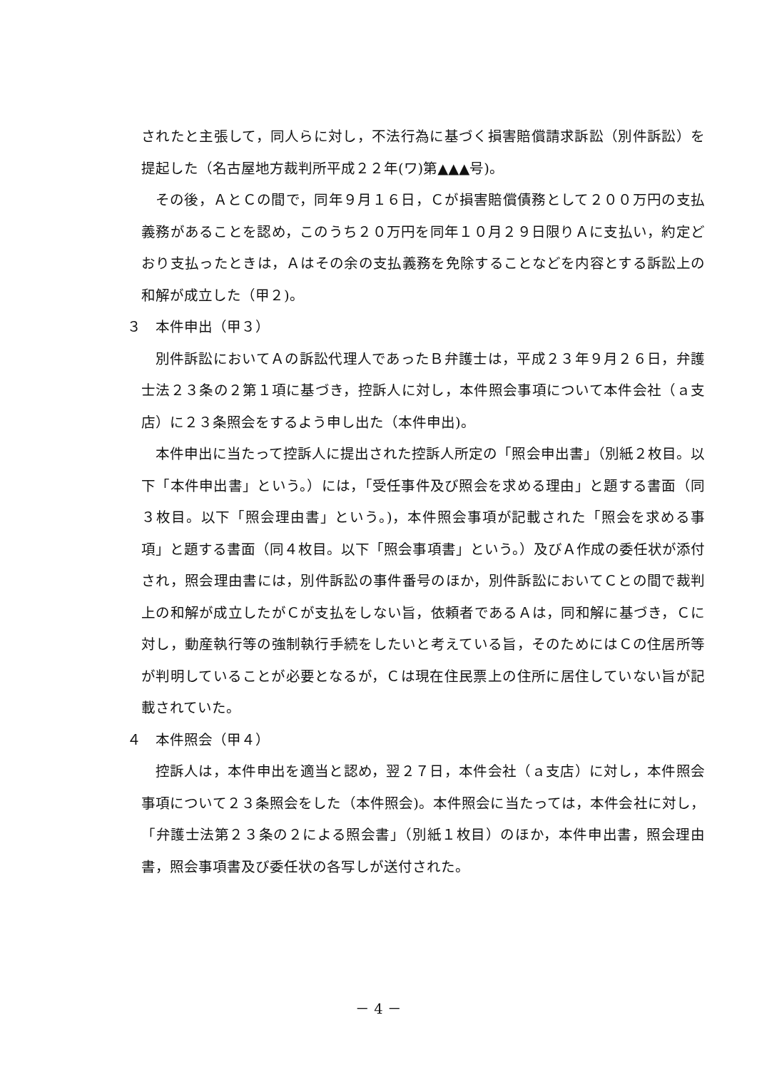されたと主張して，同人らに対し，不法行為に基づく損害賠償請求訴訟（別件訴訟）を提起した（名古屋地方裁判所平成２２年(ワ)第▲▲▲号)。
その後，ＡとＣの間で，同年９月１６日，Ｃが損害賠償債務として２００万円の支払義務があることを認め，このうち２０万円を同年１０月２９日限りＡに支払い，約定どおり支払ったときは，Ａはその余の支払義務を免除することなどを内容とする訴訟上の和解が成立した（甲２)。
３　本件申出（甲３）
別件訴訟においてＡの訴訟代理人であったＢ弁護士は，平成２３年９月２６日，弁護士法２３条の２第１項に基づき，控訴人に対し，本件照会事項について本件会社（ａ支店）に２３条照会をするよう申し出た（本件申出)。
本件申出に当たって控訴人に提出された控訴人所定の「照会申出書」（別紙２枚目。以下「本件申出書」という。）には，「受任事件及び照会を求める理由」と題する書面（同３枚目。以下「照会理由書」という。)，本件照会事項が記載された「照会を求める事項」と題する書面（同４枚目。以下「照会事項書」という。）及びＡ作成の委任状が添付され，照会理由書には，別件訴訟の事件番号のほか，別件訴訟においてＣとの間で裁判上の和解が成立したがＣが支払をしない旨，依頼者であるＡは，同和解に基づき，Ｃに対し，動産執行等の強制執行手続をしたいと考えている旨，そのためにはＣの住居所等が判明していることが必要となるが，Ｃは現在住民票上の住所に居住していない旨が記載されていた。
４　本件照会（甲４）
控訴人は，本件申出を適当と認め，翌２７日，本件会社（ａ支店）に対し，本件照会事項について２３条照会をした（本件照会)。本件照会に当たっては，本件会社に対し，「弁護士法第２３条の２による照会書」（別紙１枚目）のほか，本件申出書，照会理由書，照会事項書及び委任状の各写しが送付された。
－ 4 －